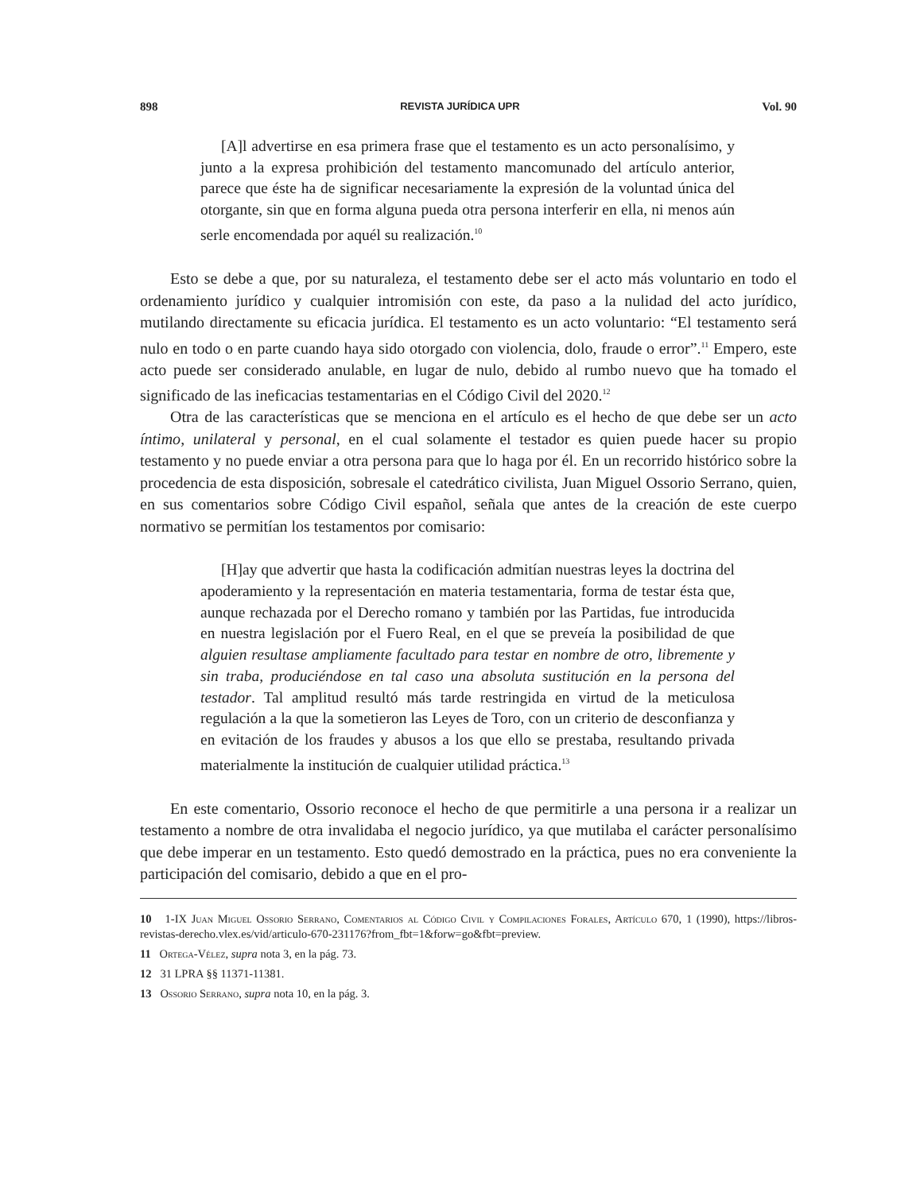898 REVISTA JURÍDICA UPR Vol. 90
[A]l advertirse en esa primera frase que el testamento es un acto personalísimo, y junto a la expresa prohibición del testamento mancomunado del artículo anterior, parece que éste ha de significar necesariamente la expresión de la voluntad única del otorgante, sin que en forma alguna pueda otra persona interferir en ella, ni menos aún serle encomendada por aquél su realización.<sup>10</sup>
Esto se debe a que, por su naturaleza, el testamento debe ser el acto más voluntario en todo el ordenamiento jurídico y cualquier intromisión con este, da paso a la nulidad del acto jurídico, mutilando directamente su eficacia jurídica. El testamento es un acto voluntario: “El testamento será nulo en todo o en parte cuando haya sido otorgado con violencia, dolo, fraude o error”.<sup>11</sup> Empero, este acto puede ser considerado anulable, en lugar de nulo, debido al rumbo nuevo que ha tomado el significado de las ineficacias testamentarias en el Código Civil del 2020.<sup>12</sup>
Otra de las características que se menciona en el artículo es el hecho de que debe ser un acto íntimo, unilateral y personal, en el cual solamente el testador es quien puede hacer su propio testamento y no puede enviar a otra persona para que lo haga por él. En un recorrido histórico sobre la procedencia de esta disposición, sobresale el catedrático civilista, Juan Miguel Ossorio Serrano, quien, en sus comentarios sobre Código Civil español, señala que antes de la creación de este cuerpo normativo se permitían los testamentos por comisario:
[H]ay que advertir que hasta la codificación admitían nuestras leyes la doctrina del apoderamiento y la representación en materia testamentaria, forma de testar ésta que, aunque rechazada por el Derecho romano y también por las Partidas, fue introducida en nuestra legislación por el Fuero Real, en el que se preveía la posibilidad de que alguien resultase ampliamente facultado para testar en nombre de otro, libremente y sin traba, produciéndose en tal caso una absoluta sustitución en la persona del testador. Tal amplitud resultó más tarde restringida en virtud de la meticulosa regulación a la que la sometieron las Leyes de Toro, con un criterio de desconfianza y en evitación de los fraudes y abusos a los que ello se prestaba, resultando privada materialmente la institución de cualquier utilidad práctica.<sup>13</sup>
En este comentario, Ossorio reconoce el hecho de que permitirle a una persona ir a realizar un testamento a nombre de otra invalidaba el negocio jurídico, ya que mutilaba el carácter personalísimo que debe imperar en un testamento. Esto quedó demostrado en la práctica, pues no era conveniente la participación del comisario, debido a que en el pro-
10 1-IX Juan Miguel Ossorio Serrano, Comentarios al Código Civil y Compilaciones Forales, Artículo 670, 1 (1990), https://libros-revistas-derecho.vlex.es/vid/articulo-670-231176?from_fbt=1&forw=go&fbt=preview.
11 Ortega-Vélez, supra nota 3, en la pág. 73.
12 31 LPRA §§ 11371-11381.
13 Ossorio Serrano, supra nota 10, en la pág. 3.